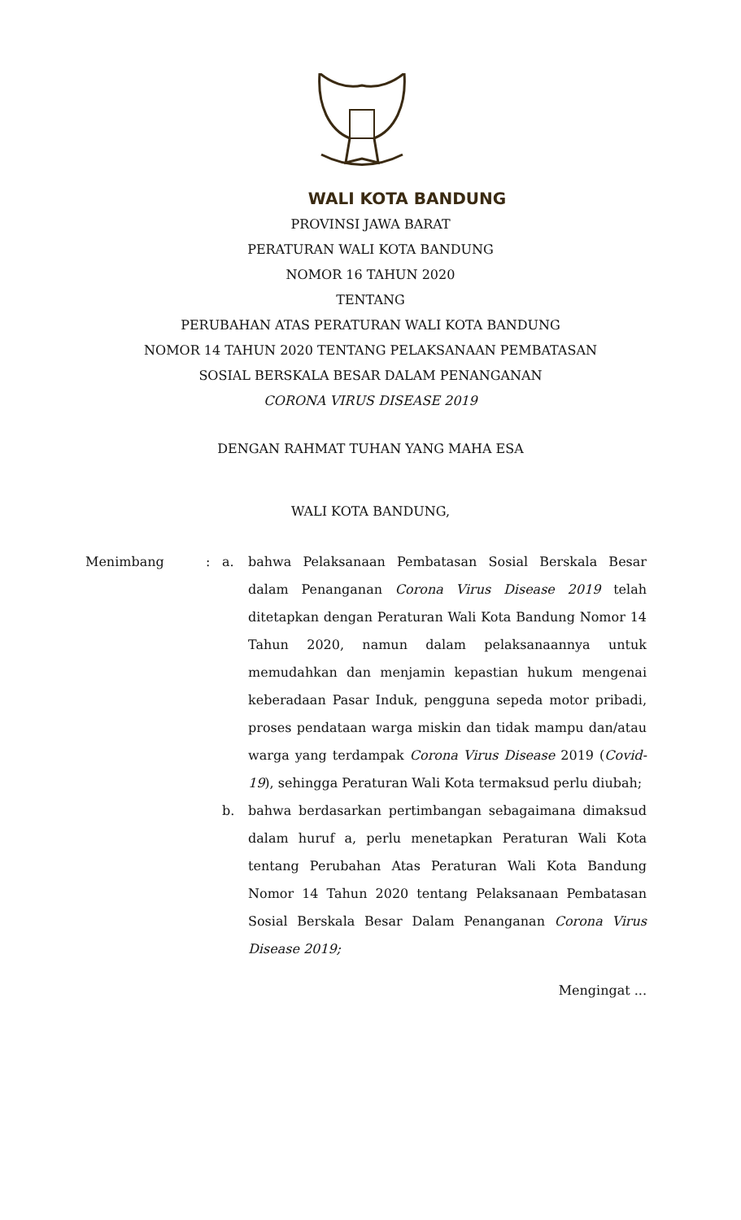WALI KOTA BANDUNG
PROVINSI JAWA BARAT
PERATURAN WALI KOTA BANDUNG
NOMOR 16 TAHUN 2020
TENTANG
PERUBAHAN ATAS PERATURAN WALI KOTA BANDUNG
NOMOR 14 TAHUN 2020 TENTANG PELAKSANAAN PEMBATASAN
SOSIAL BERSKALA BESAR DALAM PENANGANAN
CORONA VIRUS DISEASE 2019
DENGAN RAHMAT TUHAN YANG MAHA ESA
WALI KOTA BANDUNG,
| Menimbang | : | a. | bahwa Pelaksanaan Pembatasan Sosial Berskala Besar dalam Penanganan Corona Virus Disease 2019 telah ditetapkan dengan Peraturan Wali Kota Bandung Nomor 14 Tahun 2020, namun dalam pelaksanaannya untuk memudahkan dan menjamin kepastian hukum mengenai keberadaan Pasar Induk, pengguna sepeda motor pribadi, proses pendataan warga miskin dan tidak mampu dan/atau warga yang terdampak Corona Virus Disease 2019 ( Covid-19 ), sehingga Peraturan Wali Kota termaksud perlu diubah; |
| | | b. | bahwa berdasarkan pertimbangan sebagaimana dimaksud dalam huruf a, perlu menetapkan Peraturan Wali Kota tentang Perubahan Atas Peraturan Wali Kota Bandung Nomor 14 Tahun 2020 tentang Pelaksanaan Pembatasan Sosial Berskala Besar Dalam Penanganan Corona Virus Disease 2019; |
Mengingat ...